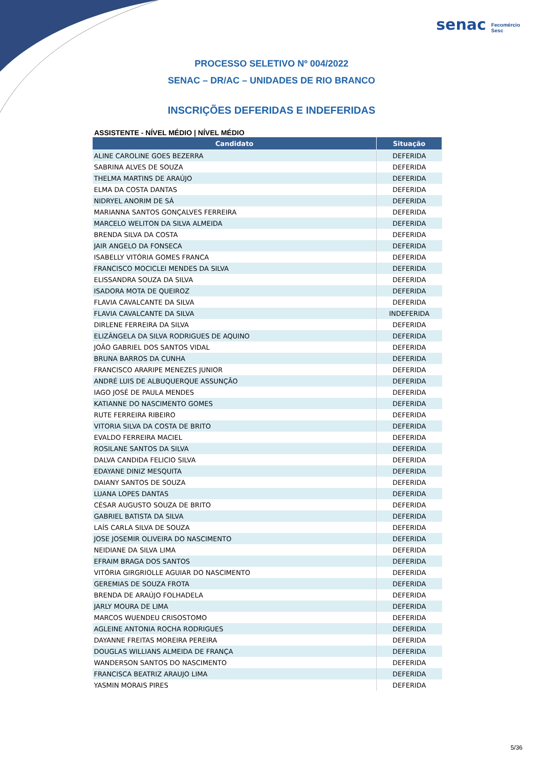senac Fecomércio
Sesc
PROCESSO SELETIVO Nº 004/2022
SENAC – DR/AC – UNIDADES DE RIO BRANCO
INSCRIÇÕES DEFERIDAS E INDEFERIDAS
ASSISTENTE - NÍVEL MÉDIO | NÍVEL MÉDIO
| Candidato | Situação |
| --- | --- |
| ALINE CAROLINE GOES BEZERRA | DEFERIDA |
| SABRINA ALVES DE SOUZA | DEFERIDA |
| THELMA MARTINS DE ARAÚJO | DEFERIDA |
| ELMA DA COSTA DANTAS | DEFERIDA |
| NIDRYEL ANORIM DE SÁ | DEFERIDA |
| MARIANNA SANTOS GONÇALVES FERREIRA | DEFERIDA |
| MARCELO WELITON DA SILVA ALMEIDA | DEFERIDA |
| BRENDA SILVA DA COSTA | DEFERIDA |
| JAIR ANGELO DA FONSECA | DEFERIDA |
| ISABELLY VITÓRIA GOMES FRANCA | DEFERIDA |
| FRANCISCO MOCICLEI MENDES DA SILVA | DEFERIDA |
| ELISSANDRA SOUZA DA SILVA | DEFERIDA |
| ISADORA MOTA DE QUEIROZ | DEFERIDA |
| FLAVIA CAVALCANTE DA SILVA | DEFERIDA |
| FLAVIA CAVALCANTE DA SILVA | INDEFERIDA |
| DIRLENE FERREIRA DA SILVA | DEFERIDA |
| ELIZÂNGELA DA SILVA RODRIGUES DE AQUINO | DEFERIDA |
| JOÃO GABRIEL DOS SANTOS VIDAL | DEFERIDA |
| BRUNA BARROS DA CUNHA | DEFERIDA |
| FRANCISCO ARARIPE MENEZES JUNIOR | DEFERIDA |
| ANDRÉ LUIS DE ALBUQUERQUE ASSUNÇÃO | DEFERIDA |
| IAGO JOSÉ DE PAULA MENDES | DEFERIDA |
| KATIANNE DO NASCIMENTO GOMES | DEFERIDA |
| RUTE FERREIRA RIBEIRO | DEFERIDA |
| VITORIA SILVA DA COSTA DE BRITO | DEFERIDA |
| EVALDO FERREIRA MACIEL | DEFERIDA |
| ROSILANE SANTOS DA SILVA | DEFERIDA |
| DALVA CANDIDA FELICIO SILVA | DEFERIDA |
| EDAYANE DINIZ MESQUITA | DEFERIDA |
| DAIANY SANTOS DE SOUZA | DEFERIDA |
| LUANA LOPES DANTAS | DEFERIDA |
| CÉSAR AUGUSTO SOUZA DE BRITO | DEFERIDA |
| GABRIEL BATISTA DA SILVA | DEFERIDA |
| LAÍS CARLA SILVA DE SOUZA | DEFERIDA |
| JOSE JOSEMIR OLIVEIRA DO NASCIMENTO | DEFERIDA |
| NEIDIANE DA SILVA LIMA | DEFERIDA |
| EFRAIM BRAGA DOS SANTOS | DEFERIDA |
| VITÓRIA GIRGRIOLLE AGUIAR DO NASCIMENTO | DEFERIDA |
| GEREMIAS DE SOUZA FROTA | DEFERIDA |
| BRENDA DE ARAÚJO FOLHADELA | DEFERIDA |
| JARLY MOURA DE LIMA | DEFERIDA |
| MARCOS WUENDEU CRISOSTOMO | DEFERIDA |
| AGLEINE ANTONIA ROCHA RODRIGUES | DEFERIDA |
| DAYANNE FREITAS MOREIRA PEREIRA | DEFERIDA |
| DOUGLAS WILLIANS ALMEIDA DE FRANÇA | DEFERIDA |
| WANDERSON SANTOS DO NASCIMENTO | DEFERIDA |
| FRANCISCA BEATRIZ ARAUJO LIMA | DEFERIDA |
| YASMIN MORAIS PIRES | DEFERIDA |
5/36